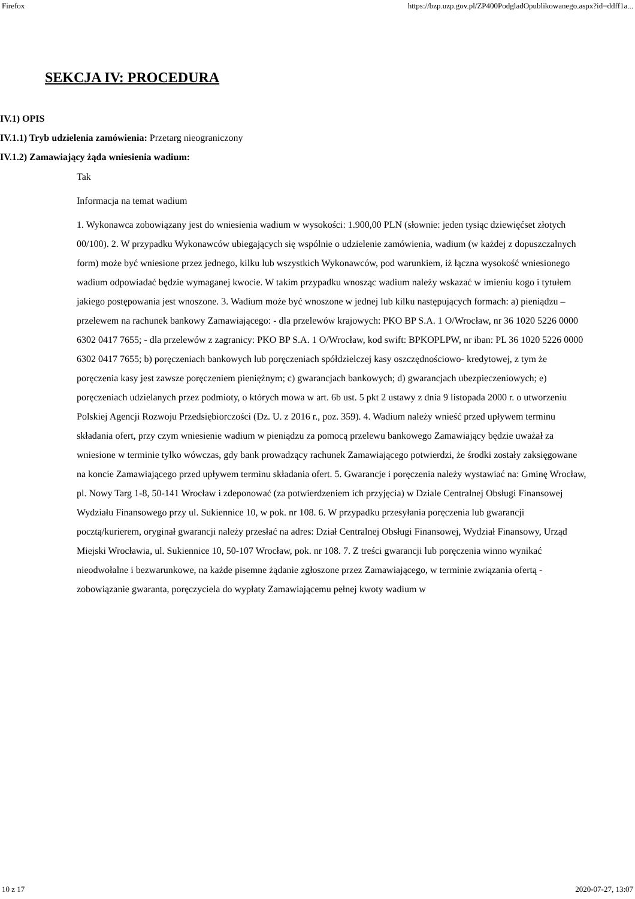Firefox https://bzp.uzp.gov.pl/ZP400PodgladOpublikowanego.aspx?id=ddff1a...
SEKCJA IV: PROCEDURA
IV.1) OPIS
IV.1.1) Tryb udzielenia zamówienia: Przetarg nieograniczony
IV.1.2) Zamawiający żąda wniesienia wadium:
Tak
Informacja na temat wadium
1. Wykonawca zobowiązany jest do wniesienia wadium w wysokości: 1.900,00 PLN (słownie: jeden tysiąc dziewięćset złotych 00/100). 2. W przypadku Wykonawców ubiegających się wspólnie o udzielenie zamówienia, wadium (w każdej z dopuszczalnych form) może być wniesione przez jednego, kilku lub wszystkich Wykonawców, pod warunkiem, iż łączna wysokość wniesionego wadium odpowiadać będzie wymaganej kwocie. W takim przypadku wnosząc wadium należy wskazać w imieniu kogo i tytułem jakiego postępowania jest wnoszone. 3. Wadium może być wnoszone w jednej lub kilku następujących formach: a) pieniądzu – przelewem na rachunek bankowy Zamawiającego: - dla przelewów krajowych: PKO BP S.A. 1 O/Wrocław, nr 36 1020 5226 0000 6302 0417 7655; - dla przelewów z zagranicy: PKO BP S.A. 1 O/Wrocław, kod swift: BPKOPLPW, nr iban: PL 36 1020 5226 0000 6302 0417 7655; b) poręczeniach bankowych lub poręczeniach spółdzielczej kasy oszczędnościowo- kredytowej, z tym że poręczenia kasy jest zawsze poręczeniem pieniężnym; c) gwarancjach bankowych; d) gwarancjach ubezpieczeniowych; e) poręczeniach udzielanych przez podmioty, o których mowa w art. 6b ust. 5 pkt 2 ustawy z dnia 9 listopada 2000 r. o utworzeniu Polskiej Agencji Rozwoju Przedsiębiorczości (Dz. U. z 2016 r., poz. 359). 4. Wadium należy wnieść przed upływem terminu składania ofert, przy czym wniesienie wadium w pieniądzu za pomocą przelewu bankowego Zamawiający będzie uważał za wniesione w terminie tylko wówczas, gdy bank prowadzący rachunek Zamawiającego potwierdzi, że środki zostały zaksięgowane na koncie Zamawiającego przed upływem terminu składania ofert. 5. Gwarancje i poręczenia należy wystawiać na: Gminę Wrocław, pl. Nowy Targ 1-8, 50-141 Wrocław i zdeponować (za potwierdzeniem ich przyjęcia) w Dziale Centralnej Obsługi Finansowej Wydziału Finansowego przy ul. Sukiennice 10, w pok. nr 108. 6. W przypadku przesyłania poręczenia lub gwarancji pocztą/kurierem, oryginał gwarancji należy przesłać na adres: Dział Centralnej Obsługi Finansowej, Wydział Finansowy, Urząd Miejski Wrocławia, ul. Sukiennice 10, 50-107 Wrocław, pok. nr 108. 7. Z treści gwarancji lub poręczenia winno wynikać nieodwołalne i bezwarunkowe, na każde pisemne żądanie zgłoszone przez Zamawiającego, w terminie związania ofertą - zobowiązanie gwaranta, poręczyciela do wypłaty Zamawiającemu pełnej kwoty wadium w
10 z 17 2020-07-27, 13:07